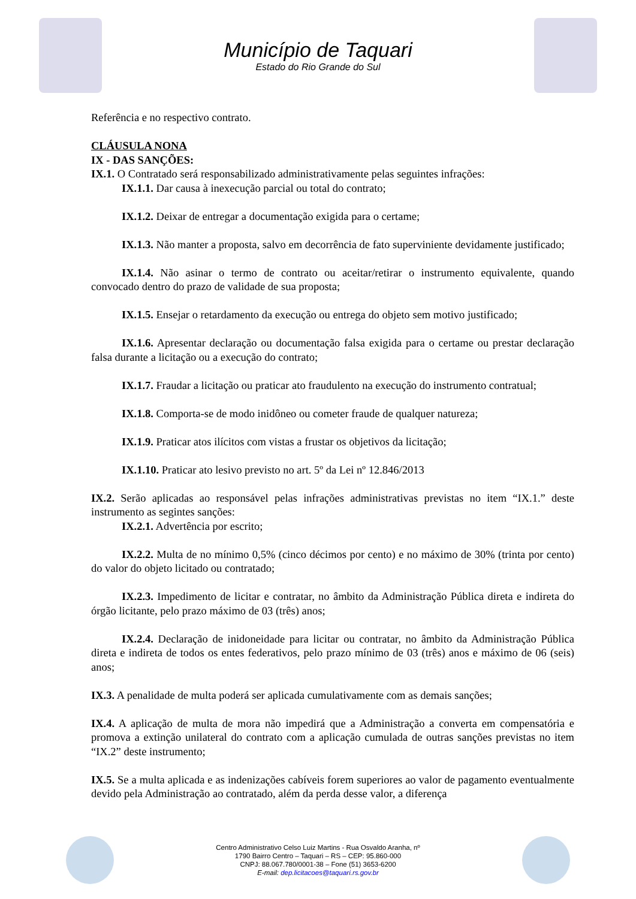Município de Taquari
Estado do Rio Grande do Sul
Referência e no respectivo contrato.
CLÁUSULA NONA
IX - DAS SANÇÕES:
IX.1. O Contratado será responsabilizado administrativamente pelas seguintes infrações:
IX.1.1. Dar causa à inexecução parcial ou total do contrato;
IX.1.2. Deixar de entregar a documentação exigida para o certame;
IX.1.3. Não manter a proposta, salvo em decorrência de fato superviniente devidamente justificado;
IX.1.4. Não asinar o termo de contrato ou aceitar/retirar o instrumento equivalente, quando convocado dentro do prazo de validade de sua proposta;
IX.1.5. Ensejar o retardamento da execução ou entrega do objeto sem motivo justificado;
IX.1.6. Apresentar declaração ou documentação falsa exigida para o certame ou prestar declaração falsa durante a licitação ou a execução do contrato;
IX.1.7. Fraudar a licitação ou praticar ato fraudulento na execução do instrumento contratual;
IX.1.8. Comporta-se de modo inidôneo ou cometer fraude de qualquer natureza;
IX.1.9. Praticar atos ilícitos com vistas a frustar os objetivos da licitação;
IX.1.10. Praticar ato lesivo previsto no art. 5º da Lei nº 12.846/2013
IX.2. Serão aplicadas ao responsável pelas infrações administrativas previstas no item “IX.1.” deste instrumento as segintes sanções:
IX.2.1. Advertência por escrito;
IX.2.2. Multa de no mínimo 0,5% (cinco décimos por cento) e no máximo de 30% (trinta por cento) do valor do objeto licitado ou contratado;
IX.2.3. Impedimento de licitar e contratar, no âmbito da Administração Pública direta e indireta do órgão licitante, pelo prazo máximo de 03 (três) anos;
IX.2.4. Declaração de inidoneidade para licitar ou contratar, no âmbito da Administração Pública direta e indireta de todos os entes federativos, pelo prazo mínimo de 03 (três) anos e máximo de 06 (seis) anos;
IX.3. A penalidade de multa poderá ser aplicada cumulativamente com as demais sanções;
IX.4. A aplicação de multa de mora não impedirá que a Administração a converta em compensatória e promova a extinção unilateral do contrato com a aplicação cumulada de outras sanções previstas no item “IX.2” deste instrumento;
IX.5. Se a multa aplicada e as indenizações cabíveis forem superiores ao valor de pagamento eventualmente devido pela Administração ao contratado, além da perda desse valor, a diferença
Centro Administrativo Celso Luiz Martins - Rua Osvaldo Aranha, nº
1790 Bairro Centro – Taquari – RS – CEP: 95.860-000
CNPJ: 88.067.780/0001-38 – Fone (51) 3653-6200
E-mail: dep.licitacoes@taquari.rs.gov.br